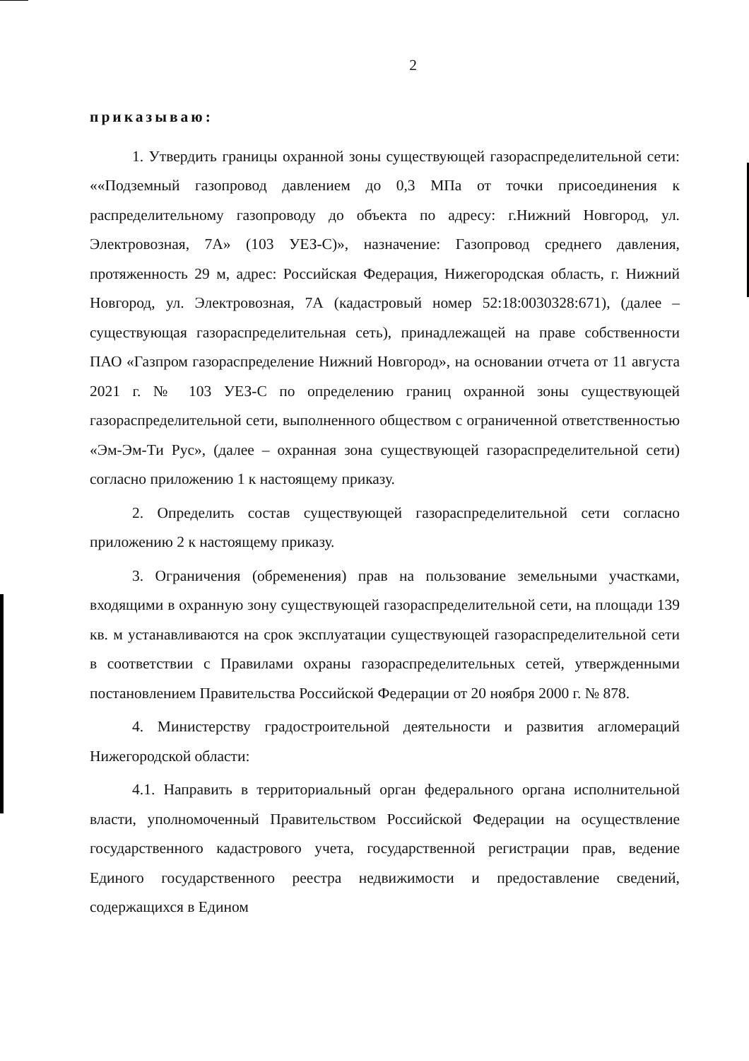2
приказываю:
1. Утвердить границы охранной зоны существующей газораспределительной сети: ««Подземный газопровод давлением до 0,3 МПа от точки присоединения к распределительному газопроводу до объекта по адресу: г.Нижний Новгород, ул. Электровозная, 7А» (103 УЕЗ-С)», назначение: Газопровод среднего давления, протяженность 29 м, адрес: Российская Федерация, Нижегородская область, г. Нижний Новгород, ул. Электровозная, 7А (кадастровый номер 52:18:0030328:671), (далее – существующая газораспределительная сеть), принадлежащей на праве собственности ПАО «Газпром газораспределение Нижний Новгород», на основании отчета от 11 августа 2021 г. № 103 УЕЗ-С по определению границ охранной зоны существующей газораспределительной сети, выполненного обществом с ограниченной ответственностью «Эм-Эм-Ти Рус», (далее – охранная зона существующей газораспределительной сети) согласно приложению 1 к настоящему приказу.
2. Определить состав существующей газораспределительной сети согласно приложению 2 к настоящему приказу.
3. Ограничения (обременения) прав на пользование земельными участками, входящими в охранную зону существующей газораспределительной сети, на площади 139 кв. м устанавливаются на срок эксплуатации существующей газораспределительной сети в соответствии с Правилами охраны газораспределительных сетей, утвержденными постановлением Правительства Российской Федерации от 20 ноября 2000 г. № 878.
4. Министерству градостроительной деятельности и развития агломераций Нижегородской области:
4.1. Направить в территориальный орган федерального органа исполнительной власти, уполномоченный Правительством Российской Федерации на осуществление государственного кадастрового учета, государственной регистрации прав, ведение Единого государственного реестра недвижимости и предоставление сведений, содержащихся в Едином